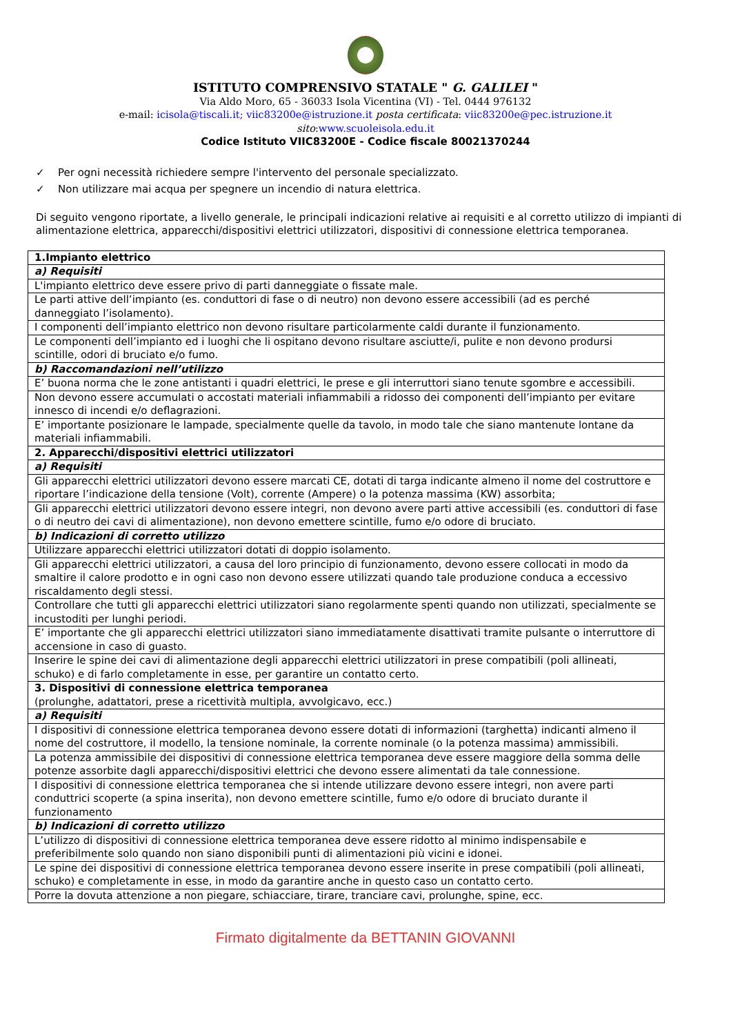ISTITUTO COMPRENSIVO STATALE " G. GALILEI "
Via Aldo Moro, 65 - 36033 Isola Vicentina (VI) - Tel. 0444 976132
e-mail: icisola@tiscali.it; viic83200e@istruzione.it posta certificata: viic83200e@pec.istruzione.it
sito:www.scuoleisola.edu.it
Codice Istituto VIIC83200E - Codice fiscale 80021370244
✓ Per ogni necessità richiedere sempre l'intervento del personale specializzato.
✓ Non utilizzare mai acqua per spegnere un incendio di natura elettrica.
Di seguito vengono riportate, a livello generale, le principali indicazioni relative ai requisiti e al corretto utilizzo di impianti di alimentazione elettrica, apparecchi/dispositivi elettrici utilizzatori, dispositivi di connessione elettrica temporanea.
| 1.Impianto elettrico |
| a) Requisiti |
| L'impianto elettrico deve essere privo di parti danneggiate o fissate male. |
| Le parti attive dell’impianto (es. conduttori di fase o di neutro) non devono essere accessibili (ad es perché danneggiato l’isolamento). |
| I componenti dell’impianto elettrico non devono risultare particolarmente caldi durante il funzionamento. |
| Le componenti dell’impianto ed i luoghi che li ospitano devono risultare asciutte/i, pulite e non devono prodursi scintille, odori di bruciato e/o fumo. |
| b) Raccomandazioni nell’utilizzo |
| E’ buona norma che le zone antistanti i quadri elettrici, le prese e gli interruttori siano tenute sgombre e accessibili. |
| Non devono essere accumulati o accostati materiali infiammabili a ridosso dei componenti dell’impianto per evitare innesco di incendi e/o deflagrazioni. |
| E’ importante posizionare le lampade, specialmente quelle da tavolo, in modo tale che siano mantenute lontane da materiali infiammabili. |
| 2. Apparecchi/dispositivi elettrici utilizzatori |
| a) Requisiti |
| Gli apparecchi elettrici utilizzatori devono essere marcati CE, dotati di targa indicante almeno il nome del costruttore e riportare l’indicazione della tensione (Volt), corrente (Ampere) o la potenza massima (KW) assorbita; |
| Gli apparecchi elettrici utilizzatori devono essere integri, non devono avere parti attive accessibili (es. conduttori di fase o di neutro dei cavi di alimentazione), non devono emettere scintille, fumo e/o odore di bruciato. |
| b) Indicazioni di corretto utilizzo |
| Utilizzare apparecchi elettrici utilizzatori dotati di doppio isolamento. |
| Gli apparecchi elettrici utilizzatori, a causa del loro principio di funzionamento, devono essere collocati in modo da smaltire il calore prodotto e in ogni caso non devono essere utilizzati quando tale produzione conduca a eccessivo riscaldamento degli stessi. |
| Controllare che tutti gli apparecchi elettrici utilizzatori siano regolarmente spenti quando non utilizzati, specialmente se incustoditi per lunghi periodi. |
| E’ importante che gli apparecchi elettrici utilizzatori siano immediatamente disattivati tramite pulsante o interruttore di accensione in caso di guasto. |
| Inserire le spine dei cavi di alimentazione degli apparecchi elettrici utilizzatori in prese compatibili (poli allineati, schuko) e di farlo completamente in esse, per garantire un contatto certo. |
| 3. Dispositivi di connessione elettrica temporanea (prolunghe, adattatori, prese a ricettività multipla, avvolgicavo, ecc.) |
| a) Requisiti |
| I dispositivi di connessione elettrica temporanea devono essere dotati di informazioni (targhetta) indicanti almeno il nome del costruttore, il modello, la tensione nominale, la corrente nominale (o la potenza massima) ammissibili. |
| La potenza ammissibile dei dispositivi di connessione elettrica temporanea deve essere maggiore della somma delle potenze assorbite dagli apparecchi/dispositivi elettrici che devono essere alimentati da tale connessione. |
| I dispositivi di connessione elettrica temporanea che si intende utilizzare devono essere integri, non avere parti conduttrici scoperte (a spina inserita), non devono emettere scintille, fumo e/o odore di bruciato durante il funzionamento |
| b) Indicazioni di corretto utilizzo |
| L’utilizzo di dispositivi di connessione elettrica temporanea deve essere ridotto al minimo indispensabile e preferibilmente solo quando non siano disponibili punti di alimentazioni più vicini e idonei. |
| Le spine dei dispositivi di connessione elettrica temporanea devono essere inserite in prese compatibili (poli allineati, schuko) e completamente in esse, in modo da garantire anche in questo caso un contatto certo. |
| Porre la dovuta attenzione a non piegare, schiacciare, tirare, tranciare cavi, prolunghe, spine, ecc. |
Firmato digitalmente da BETTANIN GIOVANNI